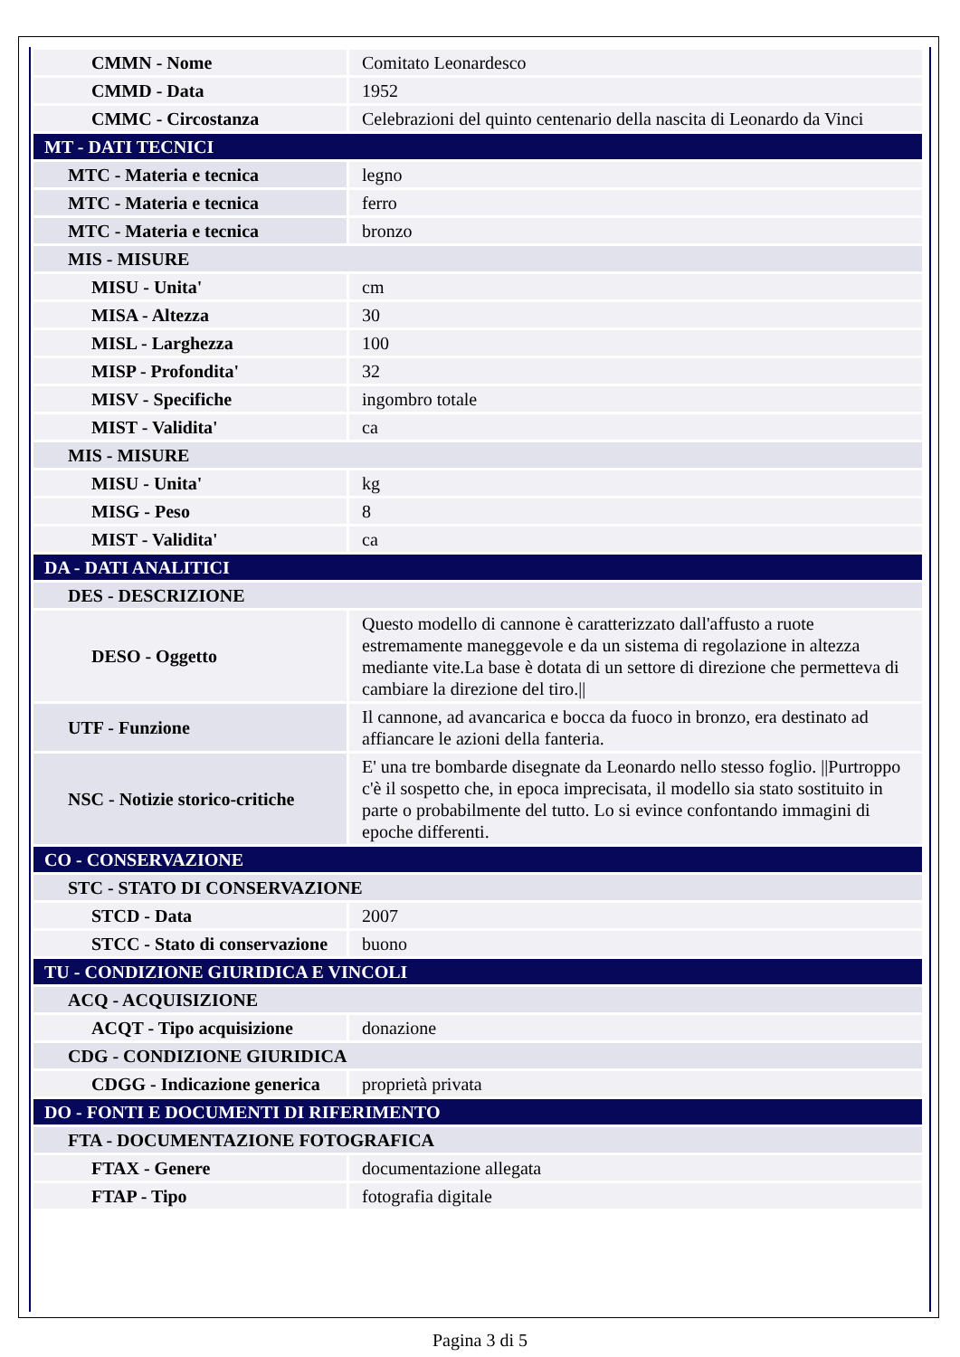| CMMN - Nome | Comitato Leonardesco |
| CMMD - Data | 1952 |
| CMMC - Circostanza | Celebrazioni del quinto centenario della nascita di Leonardo da Vinci |
| MT - DATI TECNICI | |
| MTC - Materia e tecnica | legno |
| MTC - Materia e tecnica | ferro |
| MTC - Materia e tecnica | bronzo |
| MIS - MISURE | |
| MISU - Unita' | cm |
| MISA - Altezza | 30 |
| MISL - Larghezza | 100 |
| MISP - Profondita' | 32 |
| MISV - Specifiche | ingombro totale |
| MIST - Validita' | ca |
| MIS - MISURE | |
| MISU - Unita' | kg |
| MISG - Peso | 8 |
| MIST - Validita' | ca |
| DA - DATI ANALITICI | |
| DES - DESCRIZIONE | |
| DESO - Oggetto | Questo modello di cannone è caratterizzato dall'affusto a ruote estremamente maneggevole e da un sistema di regolazione in altezza mediante vite.La base è dotata di un settore di direzione che permetteva di cambiare la direzione del tiro.// |
| UTF - Funzione | Il cannone, ad avancarica e bocca da fuoco in bronzo, era destinato ad affiancare le azioni della fanteria. |
| NSC - Notizie storico-critiche | E' una tre bombarde disegnate da Leonardo nello stesso foglio. //Purtroppo c'è il sospetto che, in epoca imprecisata, il modello sia stato sostituito in parte o probabilmente del tutto. Lo si evince confontando immagini di epoche differenti. |
| CO - CONSERVAZIONE | |
| STC - STATO DI CONSERVAZIONE | |
| STCD - Data | 2007 |
| STCC - Stato di conservazione | buono |
| TU - CONDIZIONE GIURIDICA E VINCOLI | |
| ACQ - ACQUISIZIONE | |
| ACQT - Tipo acquisizione | donazione |
| CDG - CONDIZIONE GIURIDICA | |
| CDGG - Indicazione generica | proprietà privata |
| DO - FONTI E DOCUMENTI DI RIFERIMENTO | |
| FTA - DOCUMENTAZIONE FOTOGRAFICA | |
| FTAX - Genere | documentazione allegata |
| FTAP - Tipo | fotografia digitale |
Pagina 3 di 5